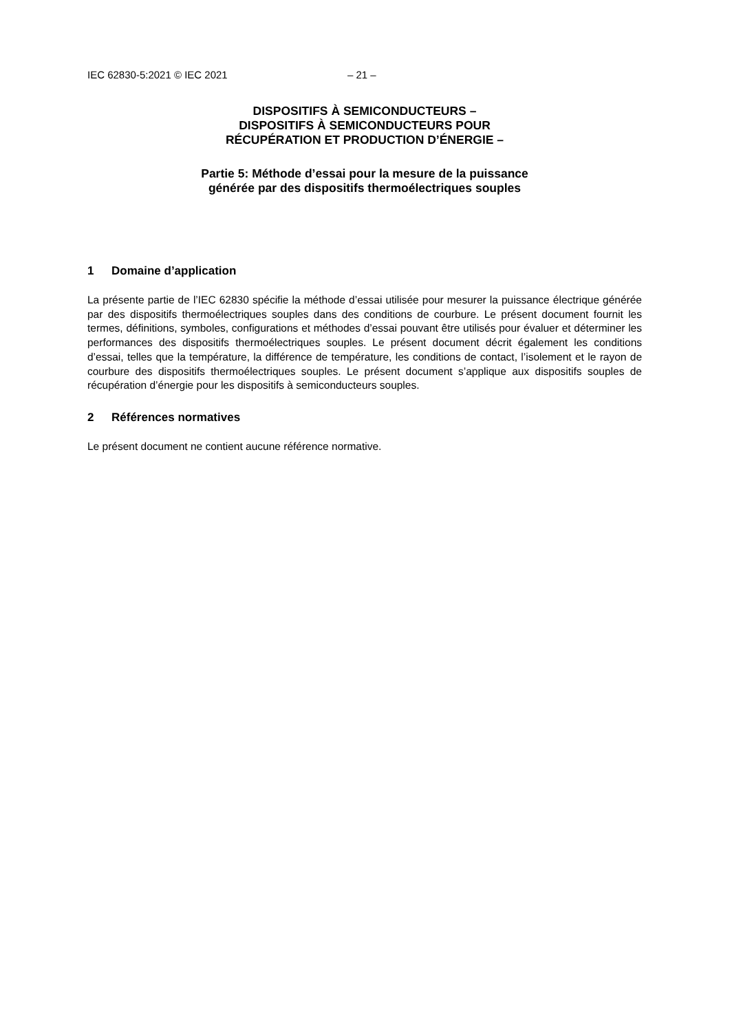IEC 62830-5:2021 © IEC 2021 – 21 –
DISPOSITIFS À SEMICONDUCTEURS –
DISPOSITIFS À SEMICONDUCTEURS POUR
RÉCUPÉRATION ET PRODUCTION D’ÉNERGIE –
Partie 5: Méthode d’essai pour la mesure de la puissance
générée par des dispositifs thermoélectriques souples
1 Domaine d’application
La présente partie de l’IEC 62830 spécifie la méthode d’essai utilisée pour mesurer la puissance électrique générée par des dispositifs thermoélectriques souples dans des conditions de courbure. Le présent document fournit les termes, définitions, symboles, configurations et méthodes d’essai pouvant être utilisés pour évaluer et déterminer les performances des dispositifs thermoélectriques souples. Le présent document décrit également les conditions d’essai, telles que la température, la différence de température, les conditions de contact, l’isolement et le rayon de courbure des dispositifs thermoélectriques souples. Le présent document s’applique aux dispositifs souples de récupération d’énergie pour les dispositifs à semiconducteurs souples.
2 Références normatives
Le présent document ne contient aucune référence normative.